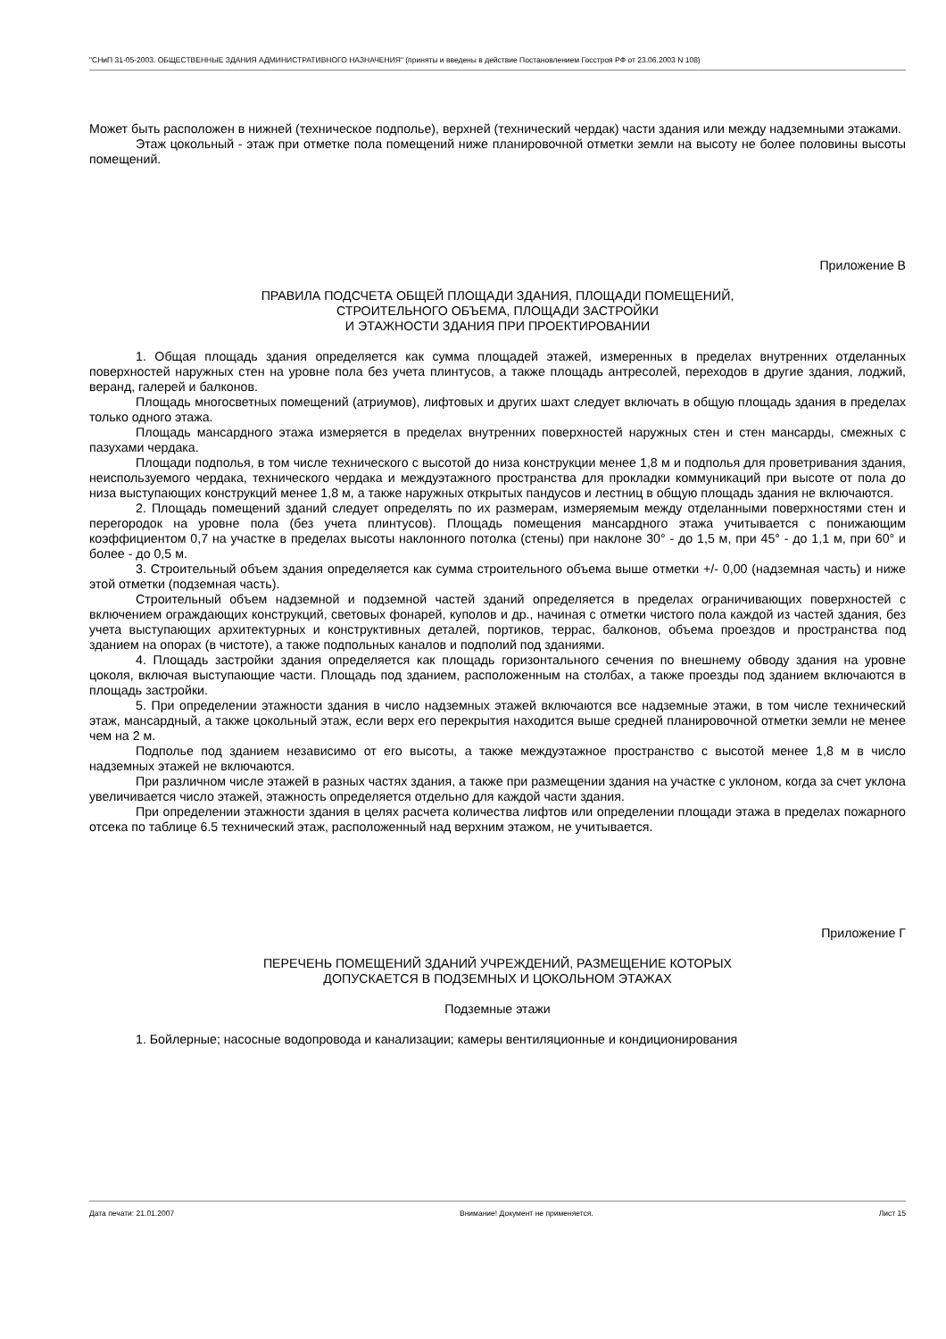"СНиП 31-05-2003. ОБЩЕСТВЕННЫЕ ЗДАНИЯ АДМИНИСТРАТИВНОГО НАЗНАЧЕНИЯ" (приняты и введены в действие Постановлением Госстроя РФ от 23.06.2003 N 108)
Может быть расположен в нижней (техническое подполье), верхней (технический чердак) части здания или между надземными этажами.
Этаж цокольный - этаж при отметке пола помещений ниже планировочной отметки земли на высоту не более половины высоты помещений.
Приложение В
ПРАВИЛА ПОДСЧЕТА ОБЩЕЙ ПЛОЩАДИ ЗДАНИЯ, ПЛОЩАДИ ПОМЕЩЕНИЙ,
СТРОИТЕЛЬНОГО ОБЪЕМА, ПЛОЩАДИ ЗАСТРОЙКИ
И ЭТАЖНОСТИ ЗДАНИЯ ПРИ ПРОЕКТИРОВАНИИ
1. Общая площадь здания определяется как сумма площадей этажей, измеренных в пределах внутренних отделанных поверхностей наружных стен на уровне пола без учета плинтусов, а также площадь антресолей, переходов в другие здания, лоджий, веранд, галерей и балконов.
Площадь многосветных помещений (атриумов), лифтовых и других шахт следует включать в общую площадь здания в пределах только одного этажа.
Площадь мансардного этажа измеряется в пределах внутренних поверхностей наружных стен и стен мансарды, смежных с пазухами чердака.
Площади подполья, в том числе технического с высотой до низа конструкции менее 1,8 м и подполья для проветривания здания, неиспользуемого чердака, технического чердака и междуэтажного пространства для прокладки коммуникаций при высоте от пола до низа выступающих конструкций менее 1,8 м, а также наружных открытых пандусов и лестниц в общую площадь здания не включаются.
2. Площадь помещений зданий следует определять по их размерам, измеряемым между отделанными поверхностями стен и перегородок на уровне пола (без учета плинтусов). Площадь помещения мансардного этажа учитывается с понижающим коэффициентом 0,7 на участке в пределах высоты наклонного потолка (стены) при наклоне 30° - до 1,5 м, при 45° - до 1,1 м, при 60° и более - до 0,5 м.
3. Строительный объем здания определяется как сумма строительного объема выше отметки +/- 0,00 (надземная часть) и ниже этой отметки (подземная часть).
Строительный объем надземной и подземной частей зданий определяется в пределах ограничивающих поверхностей с включением ограждающих конструкций, световых фонарей, куполов и др., начиная с отметки чистого пола каждой из частей здания, без учета выступающих архитектурных и конструктивных деталей, портиков, террас, балконов, объема проездов и пространства под зданием на опорах (в чистоте), а также подпольных каналов и подполий под зданиями.
4. Площадь застройки здания определяется как площадь горизонтального сечения по внешнему обводу здания на уровне цоколя, включая выступающие части. Площадь под зданием, расположенным на столбах, а также проезды под зданием включаются в площадь застройки.
5. При определении этажности здания в число надземных этажей включаются все надземные этажи, в том числе технический этаж, мансардный, а также цокольный этаж, если верх его перекрытия находится выше средней планировочной отметки земли не менее чем на 2 м.
Подполье под зданием независимо от его высоты, а также междуэтажное пространство с высотой менее 1,8 м в число надземных этажей не включаются.
При различном числе этажей в разных частях здания, а также при размещении здания на участке с уклоном, когда за счет уклона увеличивается число этажей, этажность определяется отдельно для каждой части здания.
При определении этажности здания в целях расчета количества лифтов или определении площади этажа в пределах пожарного отсека по таблице 6.5 технический этаж, расположенный над верхним этажом, не учитывается.
Приложение Г
ПЕРЕЧЕНЬ ПОМЕЩЕНИЙ ЗДАНИЙ УЧРЕЖДЕНИЙ, РАЗМЕЩЕНИЕ КОТОРЫХ
ДОПУСКАЕТСЯ В ПОДЗЕМНЫХ И ЦОКОЛЬНОМ ЭТАЖАХ
Подземные этажи
1. Бойлерные; насосные водопровода и канализации; камеры вентиляционные и кондиционирования
Дата печати: 21.01.2007 Внимание! Документ не применяется. Лист 15